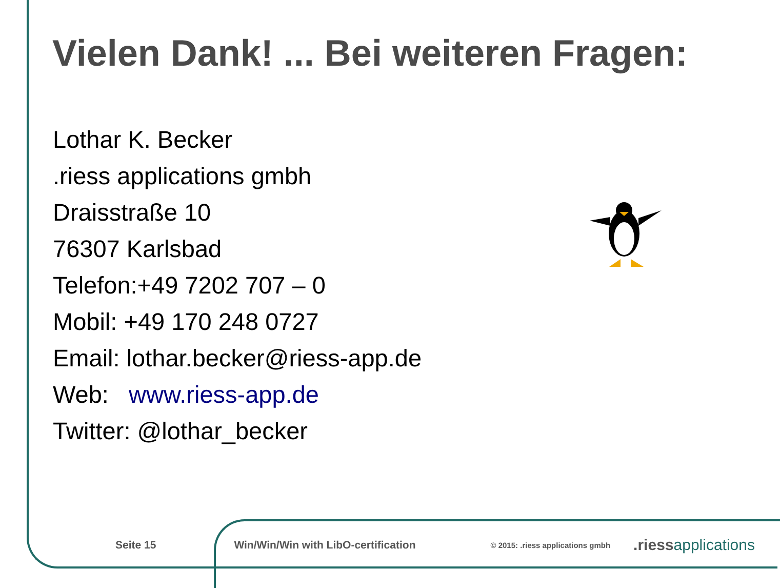Vielen Dank! ... Bei weiteren Fragen:
Lothar K. Becker
.riess applications gmbh
Draisstraße 10
76307 Karlsbad
Telefon:+49 7202 707 – 0
Mobil: +49 170 248 0727
Email: lothar.becker@riess-app.de
Web: www.riess-app.de
Twitter: @lothar_becker
Seite 15 Win/Win/Win with LibO-certification © 2015: .riess applications gmbh .riessapplications